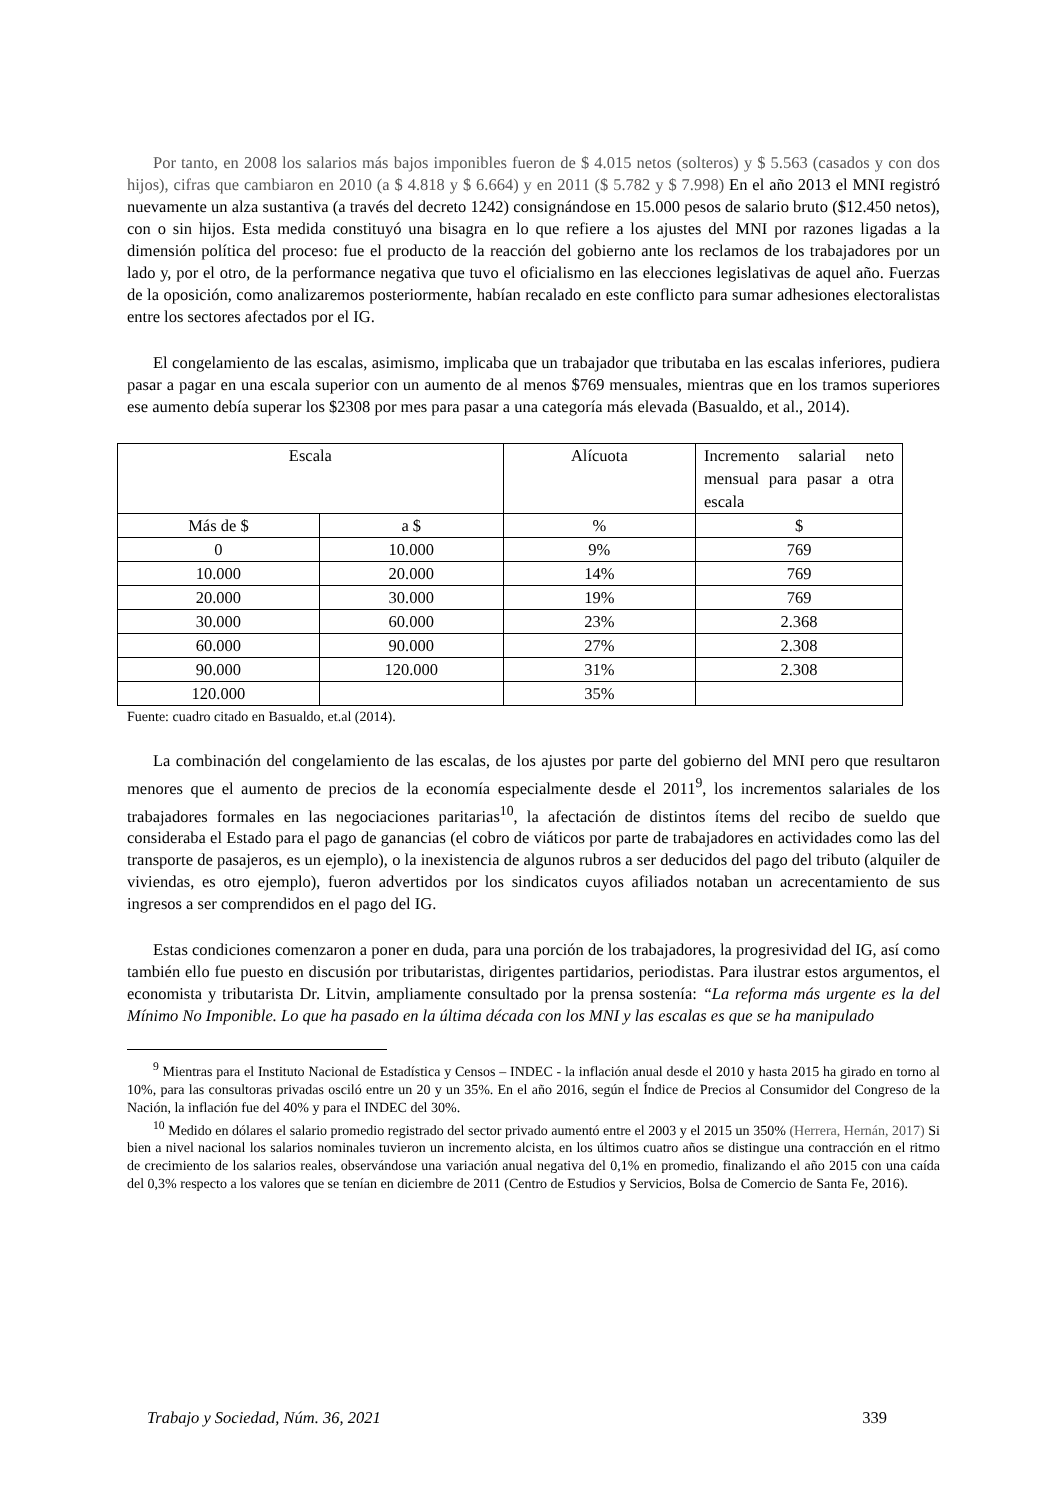Por tanto, en 2008 los salarios más bajos imponibles fueron de $ 4.015 netos (solteros) y $ 5.563 (casados y con dos hijos), cifras que cambiaron en 2010 (a $ 4.818 y $ 6.664) y en 2011 ($ 5.782 y $ 7.998) En el año 2013 el MNI registró nuevamente un alza sustantiva (a través del decreto 1242) consignándose en 15.000 pesos de salario bruto ($12.450 netos), con o sin hijos. Esta medida constituyó una bisagra en lo que refiere a los ajustes del MNI por razones ligadas a la dimensión política del proceso: fue el producto de la reacción del gobierno ante los reclamos de los trabajadores por un lado y, por el otro, de la performance negativa que tuvo el oficialismo en las elecciones legislativas de aquel año. Fuerzas de la oposición, como analizaremos posteriormente, habían recalado en este conflicto para sumar adhesiones electoralistas entre los sectores afectados por el IG.
El congelamiento de las escalas, asimismo, implicaba que un trabajador que tributaba en las escalas inferiores, pudiera pasar a pagar en una escala superior con un aumento de al menos $769 mensuales, mientras que en los tramos superiores ese aumento debía superar los $2308 por mes para pasar a una categoría más elevada (Basualdo, et al., 2014).
| Escala | | Alícuota | Incremento salarial neto mensual para pasar a otra escala |
| --- | --- | --- | --- |
| Más de $ | a $ | % | $ |
| 0 | 10.000 | 9% | 769 |
| 10.000 | 20.000 | 14% | 769 |
| 20.000 | 30.000 | 19% | 769 |
| 30.000 | 60.000 | 23% | 2.368 |
| 60.000 | 90.000 | 27% | 2.308 |
| 90.000 | 120.000 | 31% | 2.308 |
| 120.000 | | 35% | |
Fuente: cuadro citado en Basualdo, et.al (2014).
La combinación del congelamiento de las escalas, de los ajustes por parte del gobierno del MNI pero que resultaron menores que el aumento de precios de la economía especialmente desde el 2011<sup>9</sup>, los incrementos salariales de los trabajadores formales en las negociaciones paritarias<sup>10</sup>, la afectación de distintos ítems del recibo de sueldo que consideraba el Estado para el pago de ganancias (el cobro de viáticos por parte de trabajadores en actividades como las del transporte de pasajeros, es un ejemplo), o la inexistencia de algunos rubros a ser deducidos del pago del tributo (alquiler de viviendas, es otro ejemplo), fueron advertidos por los sindicatos cuyos afiliados notaban un acrecentamiento de sus ingresos a ser comprendidos en el pago del IG.
Estas condiciones comenzaron a poner en duda, para una porción de los trabajadores, la progresividad del IG, así como también ello fue puesto en discusión por tributaristas, dirigentes partidarios, periodistas. Para ilustrar estos argumentos, el economista y tributarista Dr. Litvin, ampliamente consultado por la prensa sostenía: “La reforma más urgente es la del Mínimo No Imponible. Lo que ha pasado en la última década con los MNI y las escalas es que se ha manipulado
<sup>9</sup> Mientras para el Instituto Nacional de Estadística y Censos – INDEC - la inflación anual desde el 2010 y hasta 2015 ha girado en torno al 10%, para las consultoras privadas osciló entre un 20 y un 35%. En el año 2016, según el Índice de Precios al Consumidor del Congreso de la Nación, la inflación fue del 40% y para el INDEC del 30%.
<sup>10</sup> Medido en dólares el salario promedio registrado del sector privado aumentó entre el 2003 y el 2015 un 350% (Herrera, Hernán, 2017) Si bien a nivel nacional los salarios nominales tuvieron un incremento alcista, en los últimos cuatro años se distingue una contracción en el ritmo de crecimiento de los salarios reales, observándose una variación anual negativa del 0,1% en promedio, finalizando el año 2015 con una caída del 0,3% respecto a los valores que se tenían en diciembre de 2011 (Centro de Estudios y Servicios, Bolsa de Comercio de Santa Fe, 2016).
Trabajo y Sociedad, Núm. 36, 2021 339